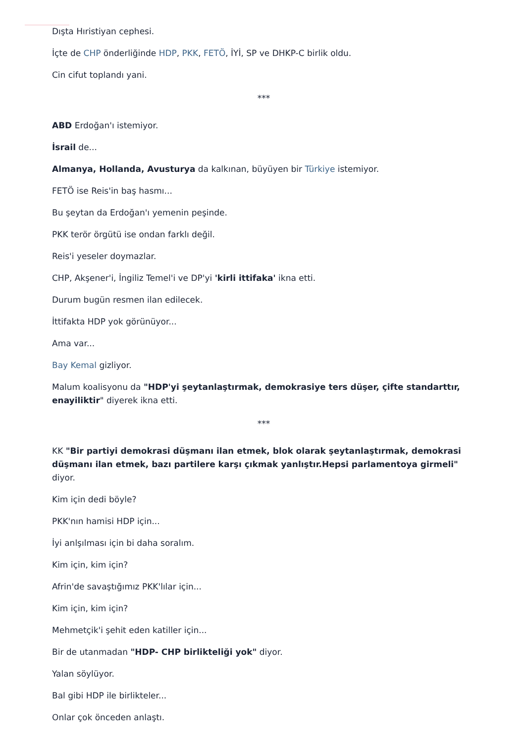Dışta Hıristiyan cephesi.
İçte de CHP önderliğinde HDP, PKK, FETÖ, İYİ, SP ve DHKP-C birlik oldu.
Cin cifut toplandı yani.
***
ABD Erdoğan'ı istemiyor.
İsrail de...
Almanya, Hollanda, Avusturya da kalkınan, büyüyen bir Türkiye istemiyor.
FETÖ ise Reis'in baş hasmı...
Bu şeytan da Erdoğan'ı yemenin peşinde.
PKK terör örgütü ise ondan farklı değil.
Reis'i yeseler doymazlar.
CHP, Akşener'i, İngiliz Temel'i ve DP'yi 'kirli ittifaka' ikna etti.
Durum bugün resmen ilan edilecek.
İttifakta HDP yok görünüyor...
Ama var...
Bay Kemal gizliyor.
Malum koalisyonu da "HDP'yi şeytanlaştırmak, demokrasiye ters düşer, çifte standarttır, enayiliktir" diyerek ikna etti.
***
KK "Bir partiyi demokrasi düşmanı ilan etmek, blok olarak şeytanlaştırmak, demokrasi düşmanı ilan etmek, bazı partilere karşı çıkmak yanlıştır.Hepsi parlamentoya girmeli" diyor.
Kim için dedi böyle?
PKK'nın hamisi HDP için...
İyi anlşılması için bi daha soralım.
Kim için, kim için?
Afrin'de savaştığımız PKK'lılar için...
Kim için, kim için?
Mehmetçik'i şehit eden katiller için...
Bir de utanmadan "HDP- CHP birlikteliği yok" diyor.
Yalan söylüyor.
Bal gibi HDP ile birlikteler...
Onlar çok önceden anlaştı.